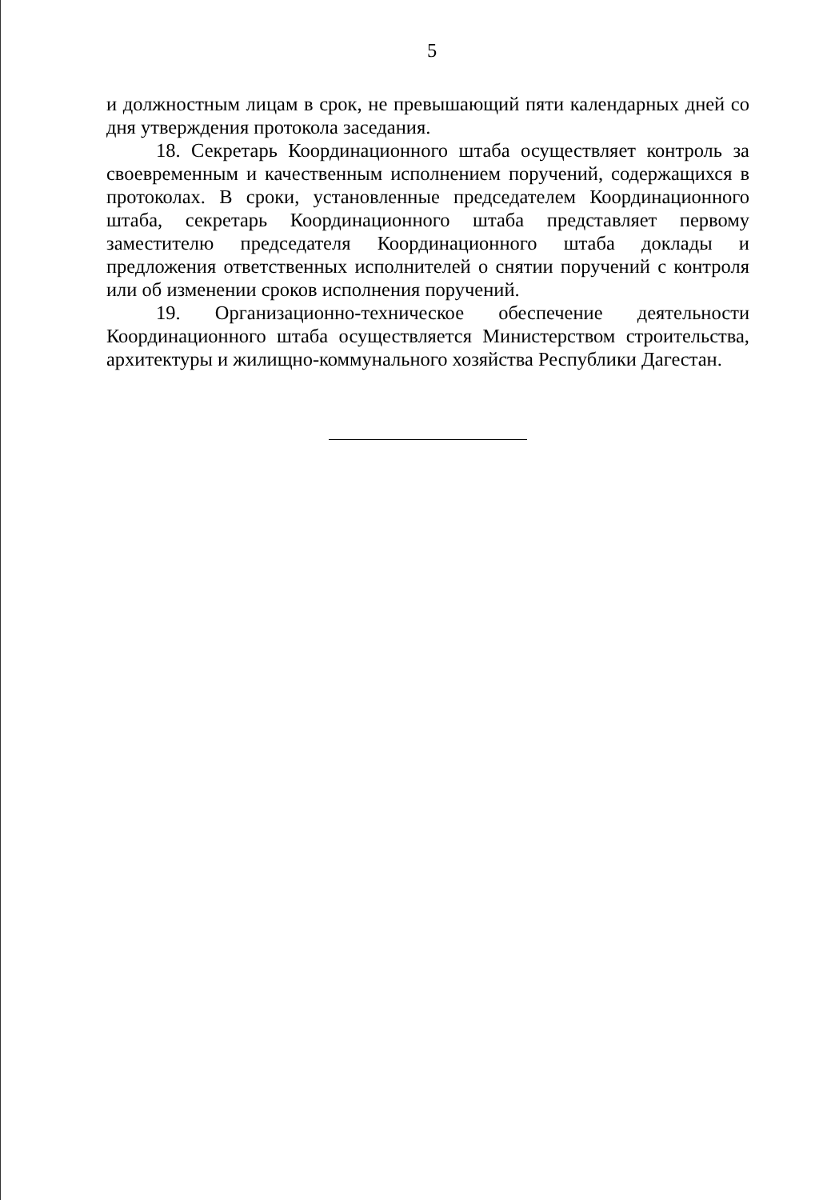5
и должностным лицам в срок, не превышающий пяти календарных дней со дня утверждения протокола заседания.
18. Секретарь Координационного штаба осуществляет контроль за своевременным и качественным исполнением поручений, содержащихся в протоколах. В сроки, установленные председателем Координационного штаба, секретарь Координационного штаба представляет первому заместителю председателя Координационного штаба доклады и предложения ответственных исполнителей о снятии поручений с контроля или об изменении сроков исполнения поручений.
19. Организационно-техническое обеспечение деятельности Координационного штаба осуществляется Министерством строительства, архитектуры и жилищно-коммунального хозяйства Республики Дагестан.